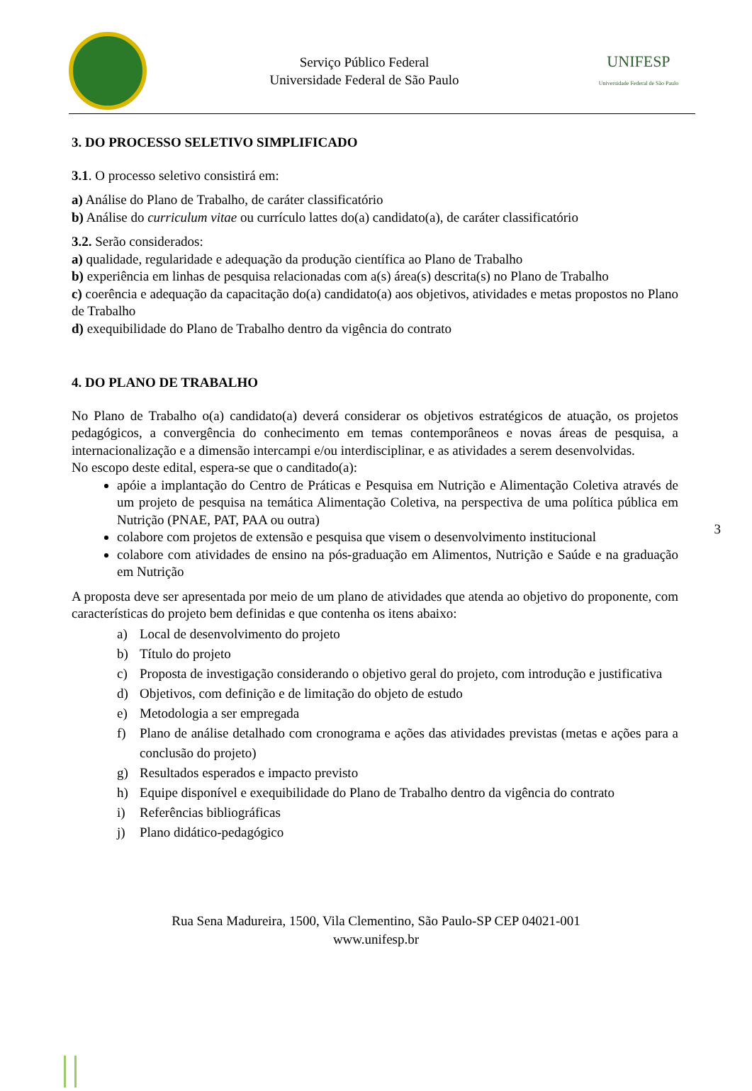Serviço Público Federal
Universidade Federal de São Paulo
UNIFESP
Universidade Federal de São Paulo
3. DO PROCESSO SELETIVO SIMPLIFICADO
3.1. O processo seletivo consistirá em:
a) Análise do Plano de Trabalho, de caráter classificatório
b) Análise do curriculum vitae ou currículo lattes do(a) candidato(a), de caráter classificatório
3.2. Serão considerados:
a) qualidade, regularidade e adequação da produção científica ao Plano de Trabalho
b) experiência em linhas de pesquisa relacionadas com a(s) área(s) descrita(s) no Plano de Trabalho
c) coerência e adequação da capacitação do(a) candidato(a) aos objetivos, atividades e metas propostos no Plano de Trabalho
d) exequibilidade do Plano de Trabalho dentro da vigência do contrato
4. DO PLANO DE TRABALHO
No Plano de Trabalho o(a) candidato(a) deverá considerar os objetivos estratégicos de atuação, os projetos pedagógicos, a convergência do conhecimento em temas contemporâneos e novas áreas de pesquisa, a internacionalização e a dimensão intercampi e/ou interdisciplinar, e as atividades a serem desenvolvidas.
No escopo deste edital, espera-se que o canditado(a):
apóie a implantação do Centro de Práticas e Pesquisa em Nutrição e Alimentação Coletiva através de um projeto de pesquisa na temática Alimentação Coletiva, na perspectiva de uma política pública em Nutrição (PNAE, PAT, PAA ou outra)
colabore com projetos de extensão e pesquisa que visem o desenvolvimento institucional
colabore com atividades de ensino na pós-graduação em Alimentos, Nutrição e Saúde e na graduação em Nutrição
A proposta deve ser apresentada por meio de um plano de atividades que atenda ao objetivo do proponente, com características do projeto bem definidas e que contenha os itens abaixo:
a) Local de desenvolvimento do projeto
b) Título do projeto
c) Proposta de investigação considerando o objetivo geral do projeto, com introdução e justificativa
d) Objetivos, com definição e de limitação do objeto de estudo
e) Metodologia a ser empregada
f) Plano de análise detalhado com cronograma e ações das atividades previstas (metas e ações para a conclusão do projeto)
g) Resultados esperados e impacto previsto
h) Equipe disponível e exequibilidade do Plano de Trabalho dentro da vigência do contrato
i) Referências bibliográficas
j) Plano didático-pedagógico
3
Rua Sena Madureira, 1500, Vila Clementino, São Paulo-SP CEP 04021-001
www.unifesp.br